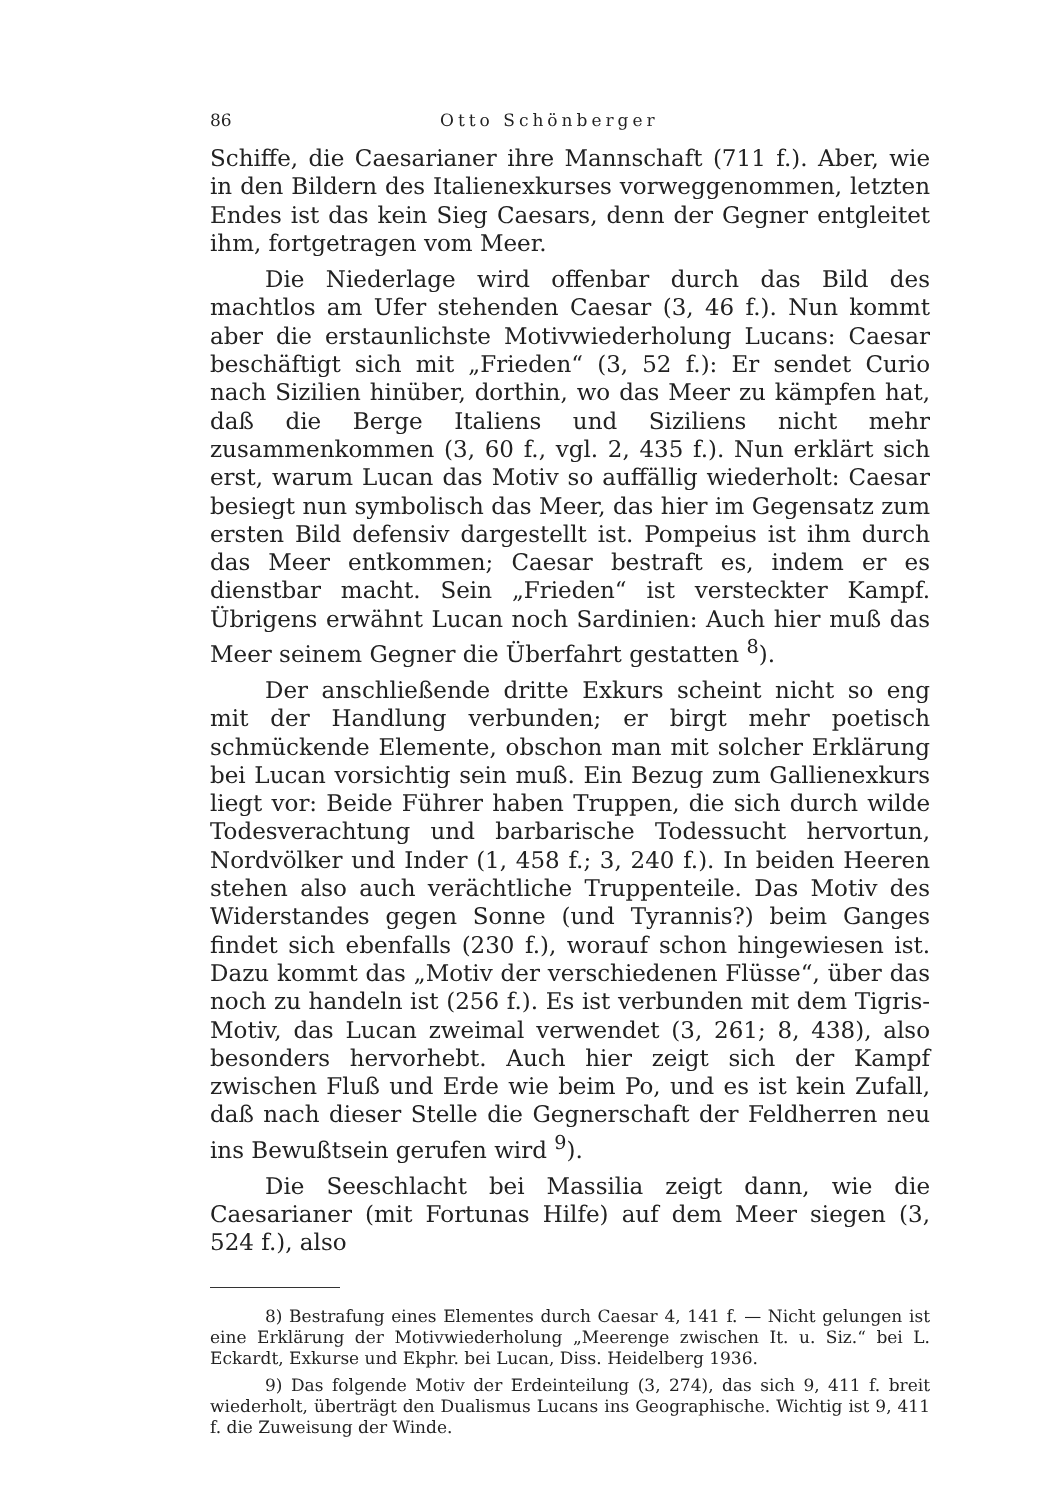86 Otto Schönberger
Schiffe, die Caesarianer ihre Mannschaft (711 f.). Aber, wie in den Bildern des Italienexkurses vorweggenommen, letzten Endes ist das kein Sieg Caesars, denn der Gegner entgleitet ihm, fortgetragen vom Meer.
Die Niederlage wird offenbar durch das Bild des machtlos am Ufer stehenden Caesar (3, 46 f.). Nun kommt aber die erstaunlichste Motivwiederholung Lucans: Caesar beschäftigt sich mit „Frieden“ (3, 52 f.): Er sendet Curio nach Sizilien hinüber, dorthin, wo das Meer zu kämpfen hat, daß die Berge Italiens und Siziliens nicht mehr zusammenkommen (3, 60 f., vgl. 2, 435 f.). Nun erklärt sich erst, warum Lucan das Motiv so auffällig wiederholt: Caesar besiegt nun symbolisch das Meer, das hier im Gegensatz zum ersten Bild defensiv dargestellt ist. Pompeius ist ihm durch das Meer entkommen; Caesar bestraft es, indem er es dienstbar macht. Sein „Frieden“ ist versteckter Kampf. Übrigens erwähnt Lucan noch Sardinien: Auch hier muß das Meer seinem Gegner die Überfahrt gestatten <sup>8</sup>).
Der anschließende dritte Exkurs scheint nicht so eng mit der Handlung verbunden; er birgt mehr poetisch schmückende Elemente, obschon man mit solcher Erklärung bei Lucan vorsichtig sein muß. Ein Bezug zum Gallienexkurs liegt vor: Beide Führer haben Truppen, die sich durch wilde Todesverachtung und barbarische Todessucht hervortun, Nordvölker und Inder (1, 458 f.; 3, 240 f.). In beiden Heeren stehen also auch verächtliche Truppenteile. Das Motiv des Widerstandes gegen Sonne (und Tyrannis?) beim Ganges findet sich ebenfalls (230 f.), worauf schon hingewiesen ist. Dazu kommt das „Motiv der verschiedenen Flüsse“, über das noch zu handeln ist (256 f.). Es ist verbunden mit dem Tigris-Motiv, das Lucan zweimal verwendet (3, 261; 8, 438), also besonders hervorhebt. Auch hier zeigt sich der Kampf zwischen Fluß und Erde wie beim Po, und es ist kein Zufall, daß nach dieser Stelle die Gegnerschaft der Feldherren neu ins Bewußtsein gerufen wird <sup>9</sup>).
Die Seeschlacht bei Massilia zeigt dann, wie die Caesarianer (mit Fortunas Hilfe) auf dem Meer siegen (3, 524 f.), also
8) Bestrafung eines Elementes durch Caesar 4, 141 f. — Nicht gelungen ist eine Erklärung der Motivwiederholung „Meerenge zwischen It. u. Siz.“ bei L. Eckardt, Exkurse und Ekphr. bei Lucan, Diss. Heidelberg 1936.
9) Das folgende Motiv der Erdeinteilung (3, 274), das sich 9, 411 f. breit wiederholt, überträgt den Dualismus Lucans ins Geographische. Wichtig ist 9, 411 f. die Zuweisung der Winde.